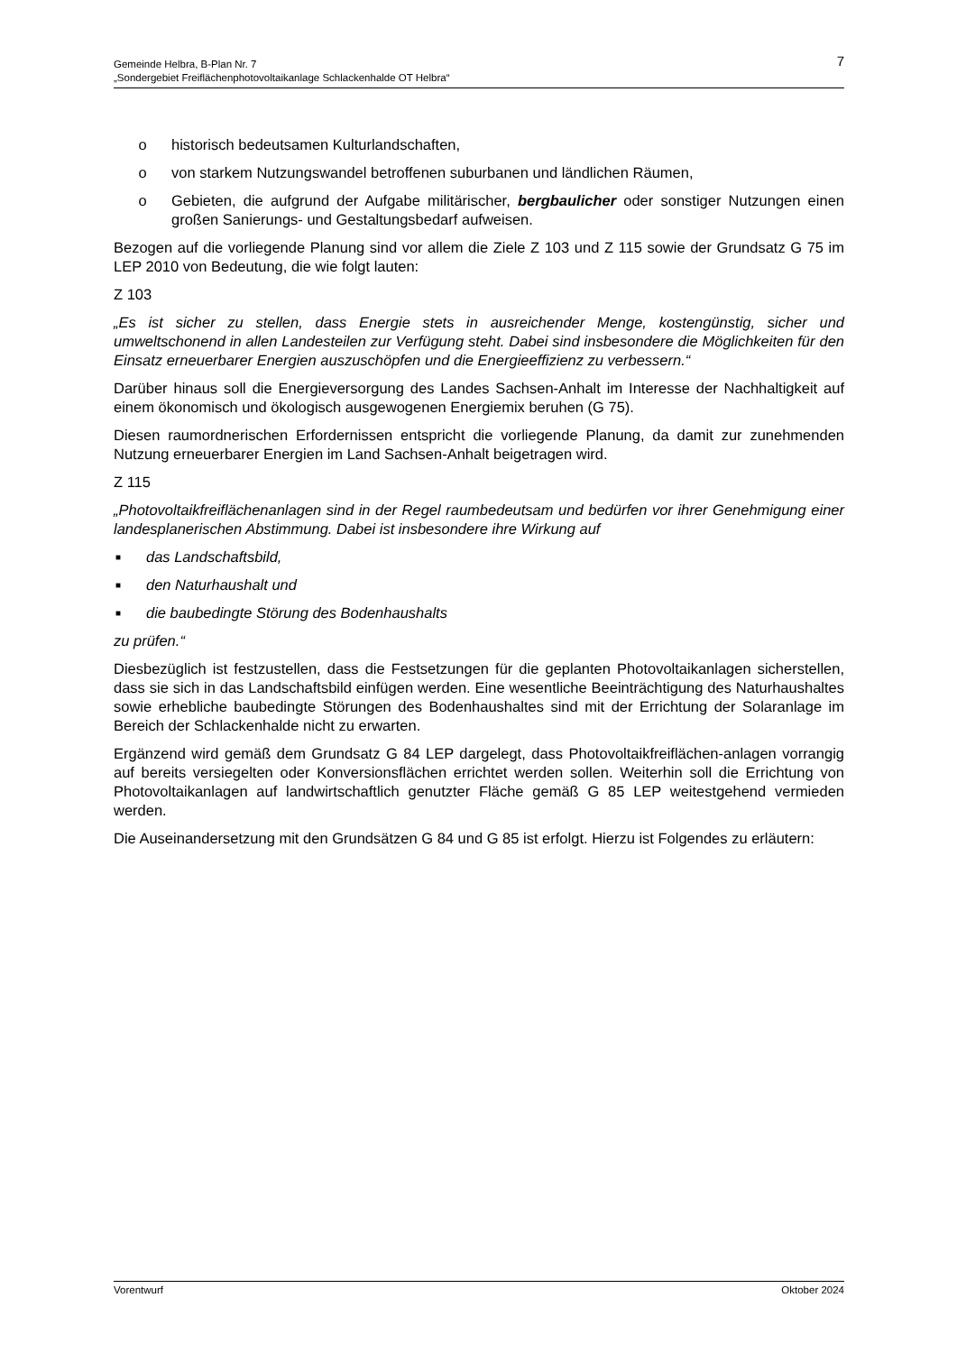7 Gemeinde Helbra, B-Plan Nr. 7
„Sondergebiet Freiflächenphotovoltaikanlage Schlackenhalde OT Helbra“
o historisch bedeutsamen Kulturlandschaften,
o von starkem Nutzungswandel betroffenen suburbanen und ländlichen Räumen,
o Gebieten, die aufgrund der Aufgabe militärischer, bergbaulicher oder sonstiger Nutzungen einen großen Sanierungs- und Gestaltungsbedarf aufweisen.
Bezogen auf die vorliegende Planung sind vor allem die Ziele Z 103 und Z 115 sowie der Grundsatz G 75 im LEP 2010 von Bedeutung, die wie folgt lauten:
Z 103
„Es ist sicher zu stellen, dass Energie stets in ausreichender Menge, kostengünstig, sicher und umweltschonend in allen Landesteilen zur Verfügung steht. Dabei sind insbesondere die Möglichkeiten für den Einsatz erneuerbarer Energien auszuschöpfen und die Energieeffizienz zu verbessern.“
Darüber hinaus soll die Energieversorgung des Landes Sachsen-Anhalt im Interesse der Nachhaltigkeit auf einem ökonomisch und ökologisch ausgewogenen Energiemix beruhen (G 75).
Diesen raumordnerischen Erfordernissen entspricht die vorliegende Planung, da damit zur zunehmenden Nutzung erneuerbarer Energien im Land Sachsen-Anhalt beigetragen wird.
Z 115
„Photovoltaikfreiflächenanlagen sind in der Regel raumbedeutsam und bedürfen vor ihrer Genehmigung einer landesplanerischen Abstimmung. Dabei ist insbesondere ihre Wirkung auf
■ das Landschaftsbild,
■ den Naturhaushalt und
■ die baubedingte Störung des Bodenhaushalts
zu prüfen.“
Diesbezüglich ist festzustellen, dass die Festsetzungen für die geplanten Photovoltaikanlagen sicherstellen, dass sie sich in das Landschaftsbild einfügen werden. Eine wesentliche Beeinträchtigung des Naturhaushaltes sowie erhebliche baubedingte Störungen des Bodenhaushaltes sind mit der Errichtung der Solaranlage im Bereich der Schlackenhalde nicht zu erwarten.
Ergänzend wird gemäß dem Grundsatz G 84 LEP dargelegt, dass Photovoltaikfreiflächen-anlagen vorrangig auf bereits versiegelten oder Konversionsflächen errichtet werden sollen. Weiterhin soll die Errichtung von Photovoltaikanlagen auf landwirtschaftlich genutzter Fläche gemäß G 85 LEP weitestgehend vermieden werden.
Die Auseinandersetzung mit den Grundsätzen G 84 und G 85 ist erfolgt. Hierzu ist Folgendes zu erläutern:
Vorentwurf Oktober 2024